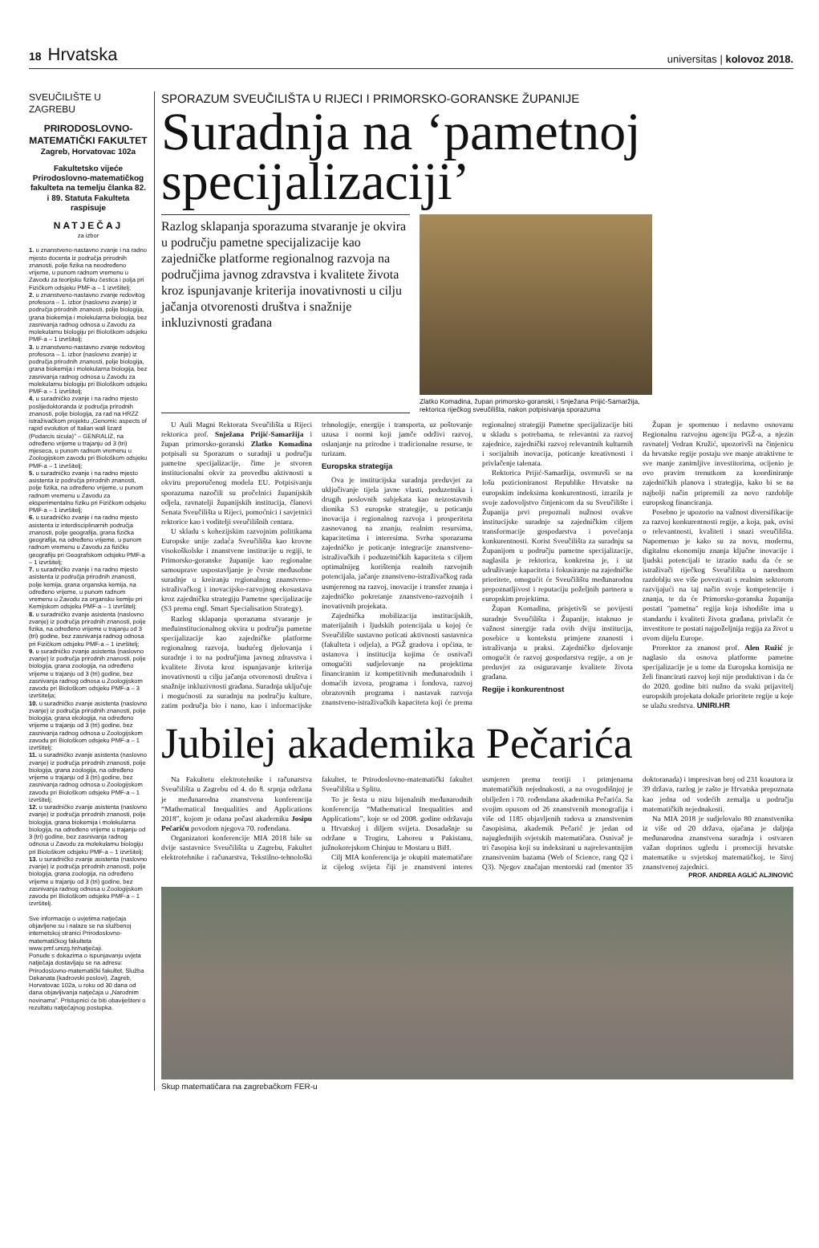18 Hrvatska
universitas | kolovoz 2018.
SVEUČILIŠTE U ZAGREBU
PRIRODOSLOVNO-MATEMATIČKI FAKULTET
Zagreb, Horvatovac 102a
Fakultetsko vijeće Prirodoslovno-matematičkog fakulteta na temelju članka 82. i 89. Statuta Fakulteta raspisuje
NATJEČAJ
za izbor
1. u znanstveno-nastavno zvanje i na radno mjesto docenta iz područja prirodnih znanosti, polje fizika na neodređeno vrijeme, u punom radnom vremenu u Zavodu za teorijsku fiziku čestica i polja pri Fizičkom odsjeku PMF-a – 1 izvršitelj;
2. u znanstveno-nastavno zvanje redovitog profesora – 1. izbor (naslovno zvanje) iz područja prirodnih znanosti, polje biologija, grana biokemija i molekularna biologija, bez zasnivanja radnog odnosa u Zavodu za molekularnu biologiju pri Biološkom odsjeku PMF-a – 1 izvršitelj;
3. u znanstveno-nastavno zvanje redovitog profesora – 1. izbor (naslovno zvanje) iz područja prirodnih znanosti, polje biologija, grana biokemija i molekularna biologija, bez zasnivanja radnog odnosa u Zavodu za molekularnu biologiju pri Biološkom odsjeku PMF-a – 1 izvršitelj;
4. u suradničko zvanje i na radno mjesto poslijedoktoranda iz područja prirodnih znanosti, polje biologija, za rad na HRZZ istraživačkom projektu „Genomic aspects of rapid evolution of Italian wall lizard (Podarcis sicula)" – GENRALIZ, na određeno vrijeme u trajanju od 3 (tri) mjeseca, u punom radnom vremenu u Zoologijskom zavodu pri Biološkom odsjeku PMF-a – 1 izvršitelj;
5. u suradničko zvanje i na radno mjesto asistenta iz područja prirodnih znanosti, polje fizika, na određeno vrijeme, u punom radnom vremenu u Zavodu za eksperimentalnu fiziku pri Fizičkom odsjeku PMF-a – 1 izvršitelj;
6. u suradničko zvanje i na radno mjesto asistenta iz interdisciplinarnih područja znanosti, polje geografija, grana fizička geografija, na određeno vrijeme, u punom radnom vremenu u Zavodu za fizičku geografiju pri Geografskom odsjeku PMF-a – 1 izvršitelj;
7. u suradničko zvanje i na radno mjesto asistenta iz područja prirodnih znanosti, polje kemija, grana organska kemija, na određeno vrijeme, u punom radnom vremenu u Zavodu za organsku kemiju pri Kemijskom odsjeku PMF-a – 1 izvršitelj;
8. u suradničko zvanje asistenta (naslovno zvanje) iz područja prirodnih znanosti, polje fizika, na određeno vrijeme u trajanju od 3 (tri) godine, bez zasnivanja radnog odnosa pri Fizičkom odsjeku PMF-a – 1 izvršitelj;
9. u suradničko zvanje asistenta (naslovno zvanje) iz područja prirodnih znanosti, polje biologija, grana zoologija, na određeno vrijeme u trajanju od 3 (tri) godine, bez zasnivanja radnog odnosa u Zoologijskom zavodu pri Biološkom odsjeku PMF-a – 3 izvršitelja;
10. u suradničko zvanje asistenta (naslovno zvanje) iz područja prirodnih znanosti, polje biologija, grana ekologija, na određeno vrijeme u trajanju od 3 (tri) godine, bez zasnivanja radnog odnosa u Zoologijskom zavodu pri Biološkom odsjeku PMF-a – 1 izvršitelj;
11. u suradničko zvanje asistenta (naslovno zvanje) iz područja prirodnih znanosti, polje biologija, grana zoologija, na određeno vrijeme u trajanju od 3 (tri) godine, bez zasnivanja radnog odnosa u Zoologijskom zavodu pri Biološkom odsjeku PMF-a – 1 izvršitelj;
12. u suradničko zvanje asistenta (naslovno zvanje) iz područja prirodnih znanosti, polje biologija, grana biokemija i molekularna biologija, na određeno vrijeme u trajanju od 3 (tri) godine, bez zasnivanja radnog odnosa u Zavodu za molekularnu biologiju pri Biološkom odsjeku PMF-a – 1 izvršitelj;
13. u suradničko zvanje asistenta (naslovno zvanje) iz područja prirodnih znanosti, polje biologija, grana zoologija, na određeno vrijeme u trajanju od 3 (tri) godine, bez zasnivanja radnog odnosa u Zoologijskom zavodu pri Biološkom odsjeku PMF-a – 1 izvršitelj.
Sve informacije o uvjetima natječaja objavljene su i nalaze se na službenoj internetskoj stranici Prirodoslovno-matematičkog fakulteta www.pmf.unizg.hr/natječaji.
Ponude s dokazima o ispunjavanju uvjeta natječaja dostavljaju se na adresu: Prirodoslovno-matematički fakultet, Služba Dekanata (kadrovski poslovi), Zagreb, Horvatovac 102a, u roku od 30 dana od dana objavljivanja natječaja u „Narodnim novinama". Pristupnici će biti obaviješteni o rezultatu natječajnog postupka.
SPORAZUM SVEUČILIŠTA U RIJECI I PRIMORSKO-GORANSKE ŽUPANIJE
Suradnja na ‘pametnoj specijalizaciji’
Razlog sklapanja sporazuma stvaranje je okvira u području pametne specijalizacije kao zajedničke platforme regionalnog razvoja na područjima javnog zdravstva i kvalitete života kroz ispunjavanje kriterija inovativnosti u cilju jačanja otvorenosti društva i snažnije inkluzivnosti građana
Zlatko Komadina, župan primorsko-goranski, i Snježana Prijić-Samaržija, rektorica riječkog sveučilišta, nakon potpisivanja sporazuma
U Auli Magni Rektorata Sveučilišta u Rijeci rektorica prof. Snježana Prijić-Samaržija i župan primorsko-goranski Zlatko Komadina potpisali su Sporazum o suradnji u području pametne specijalizacije, čime je stvoren institucionalni okvir za provedbu aktivnosti u okviru preporučenog modela EU. Potpisivanju sporazuma nazočili su pročelnici županijskih odjela, ravnatelji županijskih institucija, članovi Senata Sveučilišta u Rijeci, pomoćnici i savjetnici rektorice kao i voditelji sveučilišnih centara.
U skladu s kohezijskim razvojnim politikama Europske unije zadaća Sveučilišta kao krovne visokoškolske i znanstvene institucije u regiji, te Primorsko-goranske županije kao regionalne samouprave uspostavljanje je čvrste međusobne suradnje u kreiranju regionalnog znanstveno-istraživačkog i inovacijsko-razvojnog ekosustava kroz zajedničku strategiju Pametne specijalizacije (S3 prema engl. Smart Specialisation Strategy).
Razlog sklapanja sporazuma stvaranje je međuinstitucionalnog okvira u području pametne specijalizacije kao zajedničke platforme regionalnog razvoja, budućeg djelovanja i suradnje i to na područjima javnog zdravstva i kvalitete života kroz ispunjavanje kriterija inovativnosti u cilju jačanja otvorenosti društva i snažnije inkluzivnosti građana. Suradnja uključuje i mogućnosti za suradnju na području kulture, zatim područja bio i nano, kao i informacijske tehnologije, energije i transporta, uz poštovanje uzusa i normi koji jamče održivi razvoj, oslanjanje na prirodne i tradicionalne resurse, te turizam.
Europska strategija
Ova je institucijska suradnja preduvjet za uključivanje tijela javne vlasti, poduzetnika i drugih poslovnih subjekata kao neizostavnih dionika S3 europske strategije, u poticanju inovacija i regionalnog razvoja i prosperiteta zasnovanog na znanju, realnim resursima, kapacitetima i interesima. Svrha sporazuma zajedničko je poticanje integracije znanstveno-istraživačkih i poduzetničkih kapaciteta s ciljem optimalnijeg korištenja realnih razvojnih potencijala, jačanje znanstveno-istraživačkog rada usmjerenog na razvoj, inovacije i transfer znanja i zajedničko pokretanje znanstveno-razvojnih i inovativnih projekata.
Zajednička mobilizacija institucijskih, materijalnih i ljudskih potencijala u kojoj će Sveučilište sustavno poticati aktivnosti sastavnica (fakulteta i odjela), a PGŽ gradova i općina, te ustanova i institucija kojima će osnivači omogućiti sudjelovanje na projektima financiranim iz kompetitivnih međunarodnih i domaćih izvora, programa i fondova, razvoj obrazovnih programa i nastavak razvoja znanstveno-istraživačkih kapaciteta koji će prema regionalnoj strategiji Pametne specijalizacije biti u skladu s potrebama, te relevantni za razvoj zajednice, zajednički razvoj relevantnih kulturnih i socijalnih inovacija, poticanje kreativnosti i privlačenje talenata.
Rektorica Prijić-Samaržija, osvrnuvši se na lošu pozicioniranost Republike Hrvatske na europskim indeksima konkurentnosti, izrazila je svoje zadovoljstvo činjenicom da su Sveučilište i Županija prvi prepoznali nužnost ovakve institucijske suradnje sa zajedničkim ciljem transformacije gospodarstva i povećanja konkurentnosti. Korist Sveučilišta za suradnju sa Županijom u području pametne specijalizacije, naglasila je rektorica, konkretna je, i uz udruživanje kapaciteta i fokusiranje na zajedničke prioritete, omogućit će Sveučilištu međunarodnu prepoznatljivost i reputaciju poželjnih partnera u europskim projektima.
Župan Komadina, prisjetivši se povijesti suradnje Sveučilišta i Županije, istaknuo je važnost sinergije rada ovih dviju institucija, posebice u kontekstu primjene znanosti i istraživanja u praksi. Zajedničko djelovanje omogućit će razvoj gospodarstva regije, a on je preduvjet za osiguravanje kvalitete života građana.
Regije i konkurentnost
Župan je spomenuo i nedavno osnovanu Regionalnu razvojnu agenciju PGŽ-a, a njezin ravnatelj Vedran Kružić, upozorivši na činjenicu da hrvatske regije postaju sve manje atraktivne te sve manje zanimljive investitorima, ocijenio je ovo pravim trenutkom za koordiniranje zajedničkih planova i strategija, kako bi se na najbolji način pripremili za novo razdoblje europskog financiranja.
Posebno je upozorio na važnost diversifikacije za razvoj konkurentnosti regije, a koja, pak, ovisi o relevantnosti, kvaliteti i snazi sveučilišta. Napomenuo je kako su za novu, modernu, digitalnu ekonomiju znanja ključne inovacije i ljudski potencijali te izrazio nadu da će se istraživači riječkog Sveučilišta u narednom razdoblju sve više povezivati s realnim sektorom razvijajući na taj način svoje kompetencije i znanja, te da će Primorsko-goranska županija postati "pametna" regija koja ishodište ima u standardu i kvaliteti života građana, privlačit će investitore te postati najpoželjnija regija za život u ovom dijelu Europe.
Prorektor za znanost prof. Alen Ružić je naglasio da osnova platforme pametne specijalizacije je u tome da Europska komisija ne želi financirati razvoj koji nije produktivan i da će do 2020. godine biti nužno da svaki prijavitelj europskih projekata dokaže prioritete regije u koje se ulažu sredstva. UNIRI.HR
Jubilej akademika Pečarića
Na Fakultetu elektrotehnike i računarstva Sveučilišta u Zagrebu od 4. do 8. srpnja održana je međunarodna znanstvena konferencija “Mathematical Inequalities and Applications 2018”, kojom je odana počast akademiku Josipu Pečariću povodom njegova 70. rođendana.
Organizatori konferencije MIA 2018 bile su dvije sastavnice Sveučilišta u Zagrebu, Fakultet elektrotehnike i računarstva, Tekstilno-tehnološki fakultet, te Prirodoslovno-matematički fakultet Sveučilišta u Splitu.
To je šesta u nizu bijenalnih međunarodnih konferencija “Mathematical Inequalities and Applications”, koje se od 2008. godine održavaju u Hrvatskoj i diljem svijeta. Dosadašnje su održane u Trogiru, Lahoreu u Pakistanu, južnokorejskom Chinjuu te Mostaru u BiH.
Cilj MIA konferencija je okupiti matematičare iz cijelog svijeta čiji je znanstveni interes usmjeren prema teoriji i primjenama matematičkih nejednakosti, a na ovogodišnjoj je obilježen i 70. rođendana akademika Pečarića. Sa svojim opusom od 26 znanstvenih monografija i više od 1185 objavljenih radova u znanstvenim časopisima, akademik Pečarić je jedan od najuglednijih svjetskih matematičara. Osnivač je tri časopisa koji su indeksirani u najrelevantnijim znanstvenim bazama (Web of Science, rang Q2 i Q3). Njegov značajan mentorski rad (mentor 35 doktoranada) i impresivan broj od 231 koautora iz 39 država, razlog je zašto je Hrvatska prepoznata kao jedna od vodećih zemalja u području matematičkih nejednakosti.
Na MIA 2018 je sudjelovalo 80 znanstvenika iz više od 20 država, ojačana je daljnja međunarodna znanstvena suradnja i ostvaren važan doprinos ugledu i promociji hrvatske matematike u svjetskoj matematičkoj, te široj znanstvenoj zajednici.
PROF. ANDREA AGLIĆ ALJINOVIĆ
Skup matematičara na zagrebačkom FER-u